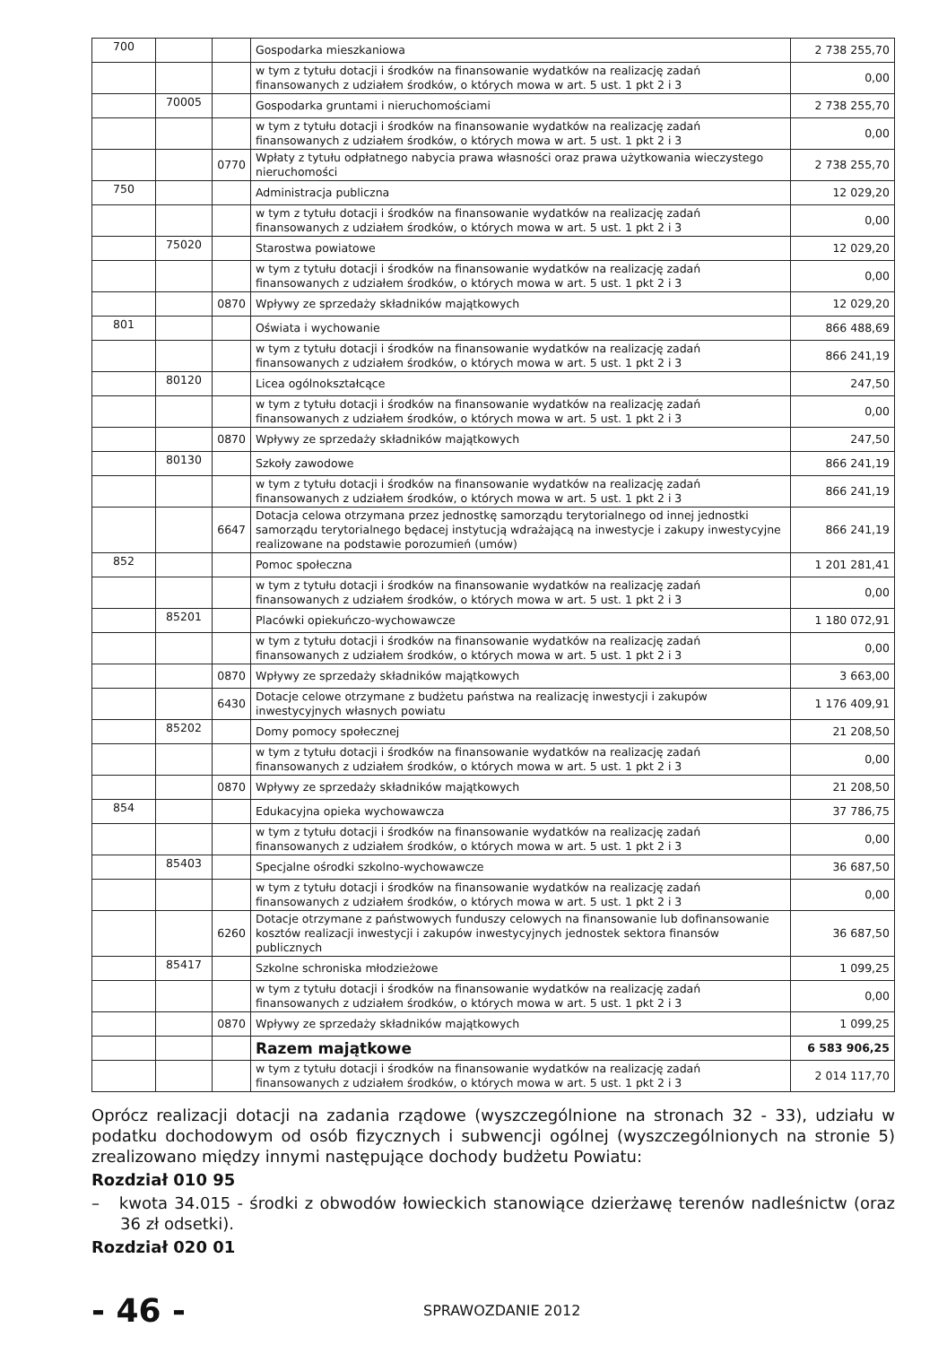| 700 | | | Gospodarka mieszkaniowa | 2 738 255,70 |
| | | | w tym z tytułu dotacji i środków na finansowanie wydatków na realizację zadań finansowanych z udziałem środków, o których mowa w art. 5 ust. 1 pkt 2 i 3 | 0,00 |
| | 70005 | | Gospodarka gruntami i nieruchomościami | 2 738 255,70 |
| | | | w tym z tytułu dotacji i środków na finansowanie wydatków na realizację zadań finansowanych z udziałem środków, o których mowa w art. 5 ust. 1 pkt 2 i 3 | 0,00 |
| | | 0770 | Wpłaty z tytułu odpłatnego nabycia prawa własności oraz prawa użytkowania wieczystego nieruchomości | 2 738 255,70 |
| 750 | | | Administracja publiczna | 12 029,20 |
| | | | w tym z tytułu dotacji i środków na finansowanie wydatków na realizację zadań finansowanych z udziałem środków, o których mowa w art. 5 ust. 1 pkt 2 i 3 | 0,00 |
| | 75020 | | Starostwa powiatowe | 12 029,20 |
| | | | w tym z tytułu dotacji i środków na finansowanie wydatków na realizację zadań finansowanych z udziałem środków, o których mowa w art. 5 ust. 1 pkt 2 i 3 | 0,00 |
| | | 0870 | Wpływy ze sprzedaży składników majątkowych | 12 029,20 |
| 801 | | | Oświata i wychowanie | 866 488,69 |
| | | | w tym z tytułu dotacji i środków na finansowanie wydatków na realizację zadań finansowanych z udziałem środków, o których mowa w art. 5 ust. 1 pkt 2 i 3 | 866 241,19 |
| | 80120 | | Licea ogólnokształcące | 247,50 |
| | | | w tym z tytułu dotacji i środków na finansowanie wydatków na realizację zadań finansowanych z udziałem środków, o których mowa w art. 5 ust. 1 pkt 2 i 3 | 0,00 |
| | | 0870 | Wpływy ze sprzedaży składników majątkowych | 247,50 |
| | 80130 | | Szkoły zawodowe | 866 241,19 |
| | | | w tym z tytułu dotacji i środków na finansowanie wydatków na realizację zadań finansowanych z udziałem środków, o których mowa w art. 5 ust. 1 pkt 2 i 3 | 866 241,19 |
| | | 6647 | Dotacja celowa otrzymana przez jednostkę samorządu terytorialnego od innej jednostki samorządu terytorialnego będacej instytucją wdrażającą na inwestycje i zakupy inwestycyjne realizowane na podstawie porozumień (umów) | 866 241,19 |
| 852 | | | Pomoc społeczna | 1 201 281,41 |
| | | | w tym z tytułu dotacji i środków na finansowanie wydatków na realizację zadań finansowanych z udziałem środków, o których mowa w art. 5 ust. 1 pkt 2 i 3 | 0,00 |
| | 85201 | | Placówki opiekuńczo-wychowawcze | 1 180 072,91 |
| | | | w tym z tytułu dotacji i środków na finansowanie wydatków na realizację zadań finansowanych z udziałem środków, o których mowa w art. 5 ust. 1 pkt 2 i 3 | 0,00 |
| | | 0870 | Wpływy ze sprzedaży składników majątkowych | 3 663,00 |
| | | 6430 | Dotacje celowe otrzymane z budżetu państwa na realizację inwestycji i zakupów inwestycyjnych własnych powiatu | 1 176 409,91 |
| | 85202 | | Domy pomocy społecznej | 21 208,50 |
| | | | w tym z tytułu dotacji i środków na finansowanie wydatków na realizację zadań finansowanych z udziałem środków, o których mowa w art. 5 ust. 1 pkt 2 i 3 | 0,00 |
| | | 0870 | Wpływy ze sprzedaży składników majątkowych | 21 208,50 |
| 854 | | | Edukacyjna opieka wychowawcza | 37 786,75 |
| | | | w tym z tytułu dotacji i środków na finansowanie wydatków na realizację zadań finansowanych z udziałem środków, o których mowa w art. 5 ust. 1 pkt 2 i 3 | 0,00 |
| | 85403 | | Specjalne ośrodki szkolno-wychowawcze | 36 687,50 |
| | | | w tym z tytułu dotacji i środków na finansowanie wydatków na realizację zadań finansowanych z udziałem środków, o których mowa w art. 5 ust. 1 pkt 2 i 3 | 0,00 |
| | | 6260 | Dotacje otrzymane z państwowych funduszy celowych na finansowanie lub dofinansowanie kosztów realizacji inwestycji i zakupów inwestycyjnych jednostek sektora finansów publicznych | 36 687,50 |
| | 85417 | | Szkolne schroniska młodzieżowe | 1 099,25 |
| | | | w tym z tytułu dotacji i środków na finansowanie wydatków na realizację zadań finansowanych z udziałem środków, o których mowa w art. 5 ust. 1 pkt 2 i 3 | 0,00 |
| | | 0870 | Wpływy ze sprzedaży składników majątkowych | 1 099,25 |
| | | | Razem majątkowe | 6 583 906,25 |
| | | | w tym z tytułu dotacji i środków na finansowanie wydatków na realizację zadań finansowanych z udziałem środków, o których mowa w art. 5 ust. 1 pkt 2 i 3 | 2 014 117,70 |
Oprócz realizacji dotacji na zadania rządowe (wyszczególnione na stronach 32 - 33), udziału w podatku dochodowym od osób fizycznych i subwencji ogólnej (wyszczególnionych na stronie 5) zrealizowano między innymi następujące dochody budżetu Powiatu:
Rozdział 010 95
– kwota 34.015 - środki z obwodów łowieckich stanowiące dzierżawę terenów nadleśnictw (oraz 36 zł odsetki).
Rozdział 020 01
- 46 -
SPRAWOZDANIE 2012